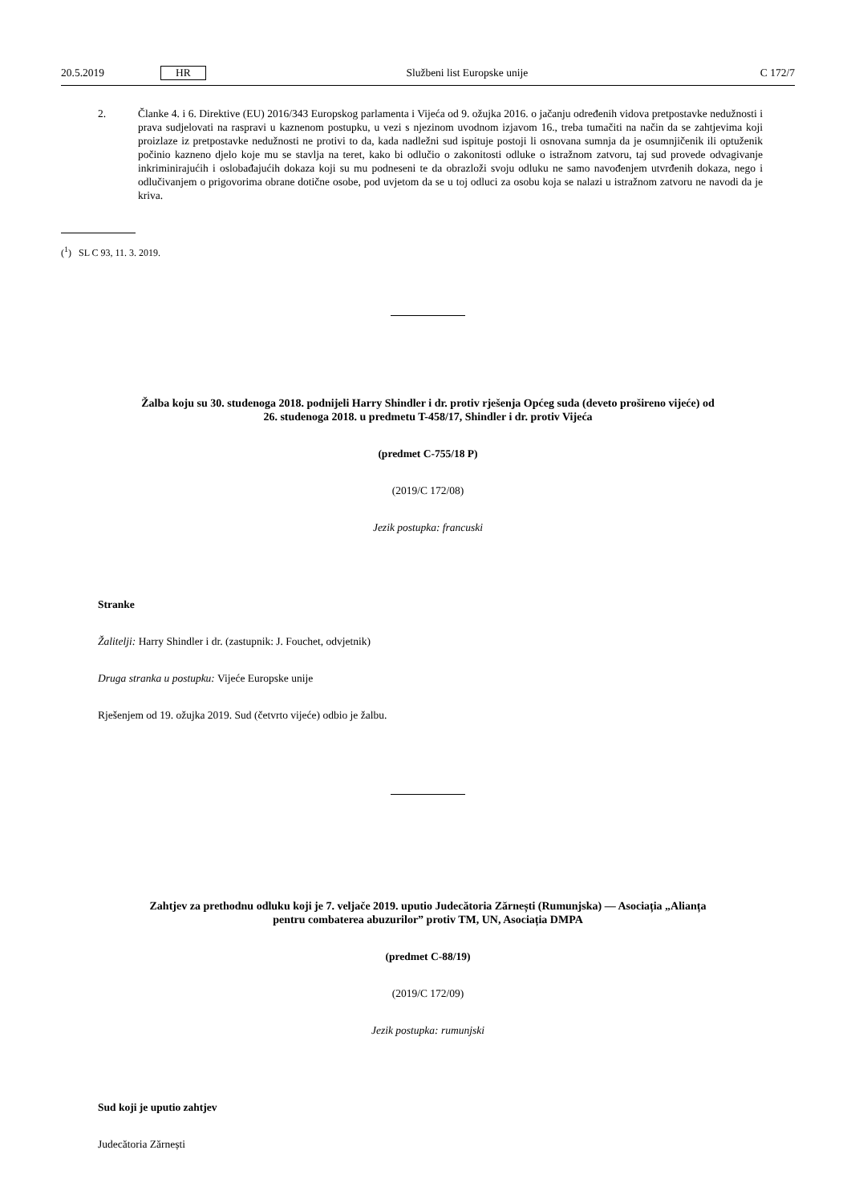20.5.2019 HR Službeni list Europske unije C 172/7
2. Članke 4. i 6. Direktive (EU) 2016/343 Europskog parlamenta i Vijeća od 9. ožujka 2016. o jačanju određenih vidova pretpostavke nedužnosti i prava sudjelovati na raspravi u kaznenom postupku, u vezi s njezinom uvodnom izjavom 16., treba tumačiti na način da se zahtjevima koji proizlaze iz pretpostavke nedužnosti ne protivi to da, kada nadležni sud ispituje postoji li osnovana sumnja da je osumnjičenik ili optuženik počinio kazneno djelo koje mu se stavlja na teret, kako bi odlučio o zakonitosti odluke o istražnom zatvoru, taj sud provede odvagivanje inkriminirajućih i oslobađajućih dokaza koji su mu podneseni te da obrazloži svoju odluku ne samo navođenjem utvrđenih dokaza, nego i odlučivanjem o prigovorima obrane dotične osobe, pod uvjetom da se u toj odluci za osobu koja se nalazi u istražnom zatvoru ne navodi da je kriva.
(<sup>1</sup>) SL C 93, 11. 3. 2019.
Žalba koju su 30. studenoga 2018. podnijeli Harry Shindler i dr. protiv rješenja Općeg suda (deveto prošireno vijeće) od 26. studenoga 2018. u predmetu T-458/17, Shindler i dr. protiv Vijeća
(predmet C-755/18 P)
(2019/C 172/08)
Jezik postupka: francuski
Stranke
Žalitelji: Harry Shindler i dr. (zastupnik: J. Fouchet, odvjetnik)
Druga stranka u postupku: Vijeće Europske unije
Rješenjem od 19. ožujka 2019. Sud (četvrto vijeće) odbio je žalbu.
Zahtjev za prethodnu odluku koji je 7. veljače 2019. uputio Judecătoria Zărnești (Rumunjska) — Asociația „Alianța pentru combaterea abuzurilor” protiv TM, UN, Asociația DMPA
(predmet C-88/19)
(2019/C 172/09)
Jezik postupka: rumunjski
Sud koji je uputio zahtjev
Judecătoria Zărnești